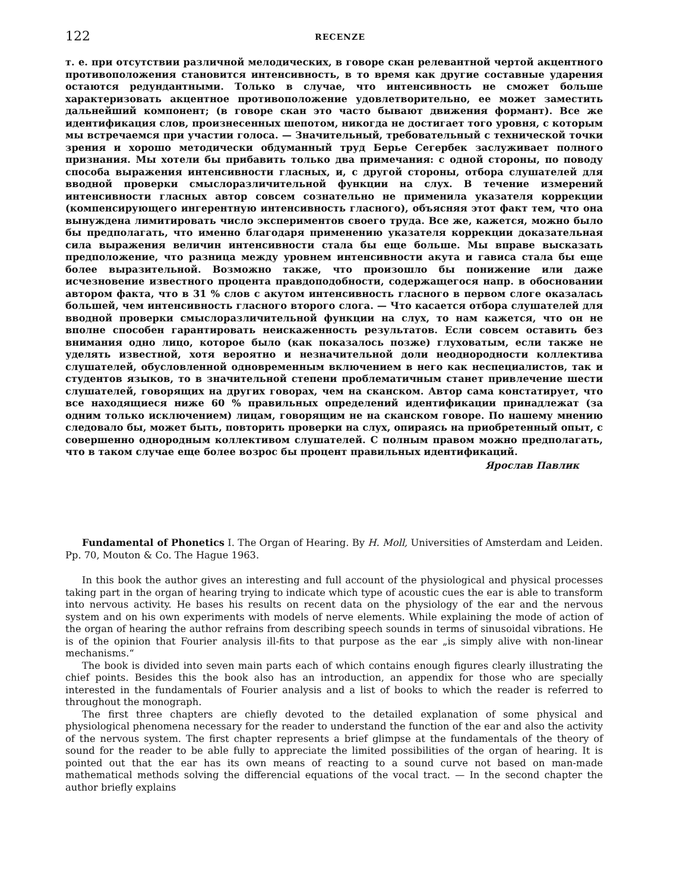122 RECENZE
т. е. при отсутствии различной мелодических, в говоре скан релевантной чертой акцентного противоположения становится интенсивность, в то время как другие составные ударения остаются редундантными. Только в случае, что интенсивность не сможет больше характеризовать акцентное противоположение удовлетворительно, ее может заместить дальнейший компонент; (в говоре скан это часто бывают движения формант). Все же идентификация слов, произнесенных шепотом, никогда не достигает того уровня, с которым мы встречаемся при участии голоса. — Значительный, требовательный с технической точки зрения и хорошо методически обдуманный труд Берье Сегербек заслуживает полного признания. Мы хотели бы прибавить только два примечания: с одной стороны, по поводу способа выражения интенсивности гласных, и, с другой стороны, отбора слушателей для вводной проверки смыслоразличительной функции на слух. В течение измерений интенсивности гласных автор совсем сознательно не применила указателя коррекции (компенсирующего ингерентную интенсивность гласного), объясняя этот факт тем, что она вынуждена лимитировать число экспериментов своего труда. Все же, кажется, можно было бы предполагать, что именно благодаря применению указателя коррекции доказательная сила выражения величин интенсивности стала бы еще больше. Мы вправе высказать предположение, что разница между уровнем интенсивности акута и гависа стала бы еще более выразительной. Возможно также, что произошло бы понижение или даже исчезновение известного процента правдоподобности, содержащегося напр. в обосновании автором факта, что в 31 % слов с акутом интенсивность гласного в первом слоге оказалась большей, чем интенсивность гласного второго слога. — Что касается отбора слушателей для вводной проверки смыслоразличительной функции на слух, то нам кажется, что он не вполне способен гарантировать неискаженность результатов. Если совсем оставить без внимания одно лицо, которое было (как показалось позже) глуховатым, если также не уделять известной, хотя вероятно и незначительной доли неоднородности коллектива слушателей, обусловленной одновременным включением в него как неспециалистов, так и студентов языков, то в значительной степени проблематичным станет привлечение шести слушателей, говорящих на других говорах, чем на сканском. Автор сама констатирует, что все находящиеся ниже 60 % правильных определений идентификации принадлежат (за одним только исключением) лицам, говорящим не на сканском говоре. По нашему мнению следовало бы, может быть, повторить проверки на слух, опираясь на приобретенный опыт, с совершенно однородным коллективом слушателей. С полным правом можно предполагать, что в таком случае еще более возрос бы процент правильных идентификаций.
Ярослав Павлик
Fundamental of Phonetics I. The Organ of Hearing. By H. Moll, Universities of Amsterdam and Leiden. Pp. 70, Mouton & Co. The Hague 1963.
In this book the author gives an interesting and full account of the physiological and physical processes taking part in the organ of hearing trying to indicate which type of acoustic cues the ear is able to transform into nervous activity. He bases his results on recent data on the physiology of the ear and the nervous system and on his own experiments with models of nerve elements. While explaining the mode of action of the organ of hearing the author refrains from describing speech sounds in terms of sinusoidal vibrations. He is of the opinion that Fourier analysis ill-fits to that purpose as the ear „is simply alive with non-linear mechanisms.“
The book is divided into seven main parts each of which contains enough figures clearly illustrating the chief points. Besides this the book also has an introduction, an appendix for those who are specially interested in the fundamentals of Fourier analysis and a list of books to which the reader is referred to throughout the monograph.
The first three chapters are chiefly devoted to the detailed explanation of some physical and physiological phenomena necessary for the reader to understand the function of the ear and also the activity of the nervous system. The first chapter represents a brief glimpse at the fundamentals of the theory of sound for the reader to be able fully to appreciate the limited possibilities of the organ of hearing. It is pointed out that the ear has its own means of reacting to a sound curve not based on man-made mathematical methods solving the differencial equations of the vocal tract. — In the second chapter the author briefly explains